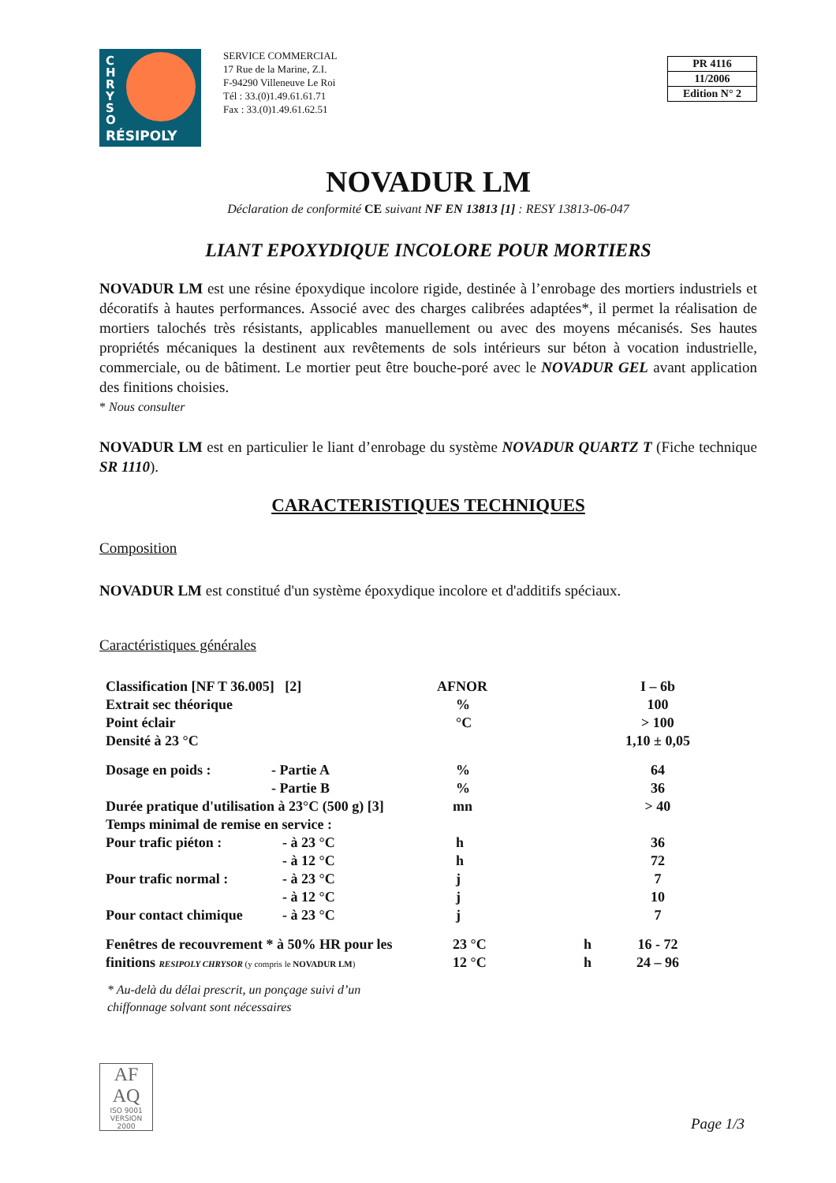C H R Y S O
RÉSIPOLY
SERVICE COMMERCIAL
17 Rue de la Marine, Z.I.
F-94290 Villeneuve Le Roi
Tél : 33.(0)1.49.61.61.71
Fax : 33.(0)1.49.61.62.51
PR 4116
11/2006
Edition N° 2
NOVADUR LM
Déclaration de conformité CE suivant NF EN 13813 [1] : RESY 13813-06-047
LIANT EPOXYDIQUE INCOLORE POUR MORTIERS
NOVADUR LM est une résine époxydique incolore rigide, destinée à l’enrobage des mortiers industriels et décoratifs à hautes performances. Associé avec des charges calibrées adaptées*, il permet la réalisation de mortiers talochés très résistants, applicables manuellement ou avec des moyens mécanisés. Ses hautes propriétés mécaniques la destinent aux revêtements de sols intérieurs sur béton à vocation industrielle, commerciale, ou de bâtiment. Le mortier peut être bouche-poré avec le NOVADUR GEL avant application des finitions choisies.
* Nous consulter
NOVADUR LM est en particulier le liant d’enrobage du système NOVADUR QUARTZ T (Fiche technique SR 1110).
CARACTERISTIQUES TECHNIQUES
Composition
NOVADUR LM est constitué d'un système époxydique incolore et d'additifs spéciaux.
Caractéristiques générales
| Classification [NF T 36.005] [2] | | AFNOR | | I – 6b |
| Extrait sec théorique | | % | | 100 |
| Point éclair | | °C | | > 100 |
| Densité à 23 °C | | | | 1,10 ± 0,05 |
| Dosage en poids : | - Partie A | % | | 64 |
| | - Partie B | % | | 36 |
| Durée pratique d'utilisation à 23°C (500 g) [3] | | mn | | > 40 |
| Temps minimal de remise en service : | | | | |
| Pour trafic piéton : | - à 23 °C | h | | 36 |
| | - à 12 °C | h | | 72 |
| Pour trafic normal : | - à 23 °C | j | | 7 |
| | - à 12 °C | j | | 10 |
| Pour contact chimique | - à 23 °C | j | | 7 |
| Fenêtres de recouvrement * à 50% HR pour les | | 23 °C | h | 16 - 72 |
| finitions RESIPOLY CHRYSOR (y compris le NOVADUR LM ) | | 12 °C | h | 24 – 96 |
* Au-delà du délai prescrit, un ponçage suivi d’un
chiffonnage solvant sont nécessaires
AF
AQ
ISO 9001
VERSION 2000
Page 1/3